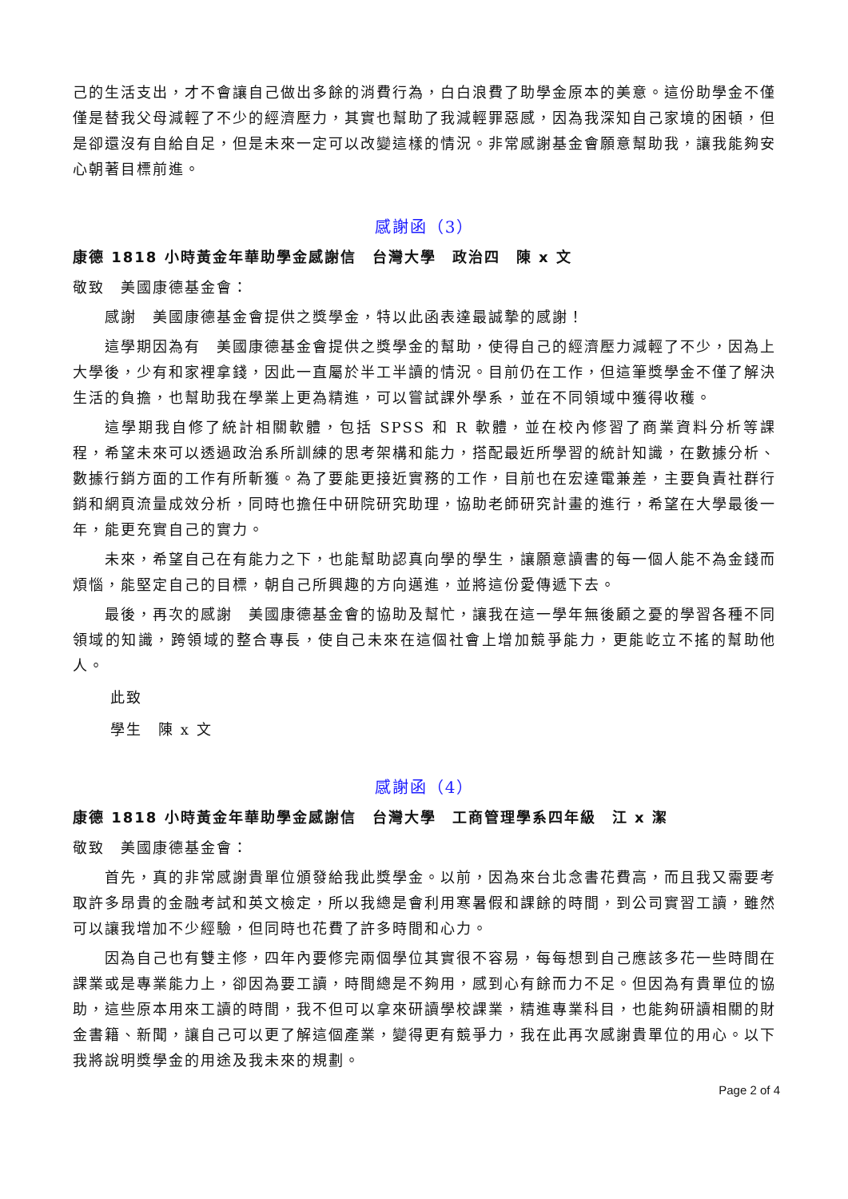己的生活支出，才不會讓自己做出多餘的消費行為，白白浪費了助學金原本的美意。這份助學金不僅僅是替我父母減輕了不少的經濟壓力，其實也幫助了我減輕罪惡感，因為我深知自己家境的困頓，但是卻還沒有自給自足，但是未來一定可以改變這樣的情況。非常感謝基金會願意幫助我，讓我能夠安心朝著目標前進。
感謝函（3）
康德 1818 小時黃金年華助學金感謝信　台灣大學　政治四　陳 x 文
敬致　美國康德基金會：
感謝　美國康德基金會提供之獎學金，特以此函表達最誠摯的感謝！
這學期因為有　美國康德基金會提供之獎學金的幫助，使得自己的經濟壓力減輕了不少，因為上大學後，少有和家裡拿錢，因此一直屬於半工半讀的情況。目前仍在工作，但這筆獎學金不僅了解決生活的負擔，也幫助我在學業上更為精進，可以嘗試課外學系，並在不同領域中獲得收穫。
這學期我自修了統計相關軟體，包括 SPSS 和 R 軟體，並在校內修習了商業資料分析等課程，希望未來可以透過政治系所訓練的思考架構和能力，搭配最近所學習的統計知識，在數據分析、數據行銷方面的工作有所斬獲。為了要能更接近實務的工作，目前也在宏達電兼差，主要負責社群行銷和網頁流量成效分析，同時也擔任中研院研究助理，協助老師研究計畫的進行，希望在大學最後一年，能更充實自己的實力。
未來，希望自己在有能力之下，也能幫助認真向學的學生，讓願意讀書的每一個人能不為金錢而煩惱，能堅定自己的目標，朝自己所興趣的方向邁進，並將這份愛傳遞下去。
最後，再次的感謝　美國康德基金會的協助及幫忙，讓我在這一學年無後顧之憂的學習各種不同領域的知識，跨領域的整合專長，使自己未來在這個社會上增加競爭能力，更能屹立不搖的幫助他人。
此致
學生　陳 x 文
感謝函（4）
康德 1818 小時黃金年華助學金感謝信　台灣大學　工商管理學系四年級　江 x 潔
敬致　美國康德基金會：
首先，真的非常感謝貴單位頒發給我此獎學金。以前，因為來台北念書花費高，而且我又需要考取許多昂貴的金融考試和英文檢定，所以我總是會利用寒暑假和課餘的時間，到公司實習工讀，雖然可以讓我增加不少經驗，但同時也花費了許多時間和心力。
因為自己也有雙主修，四年內要修完兩個學位其實很不容易，每每想到自己應該多花一些時間在課業或是專業能力上，卻因為要工讀，時間總是不夠用，感到心有餘而力不足。但因為有貴單位的協助，這些原本用來工讀的時間，我不但可以拿來研讀學校課業，精進專業科目，也能夠研讀相關的財金書籍、新聞，讓自己可以更了解這個產業，變得更有競爭力，我在此再次感謝貴單位的用心。以下我將說明獎學金的用途及我未來的規劃。
Page 2 of 4